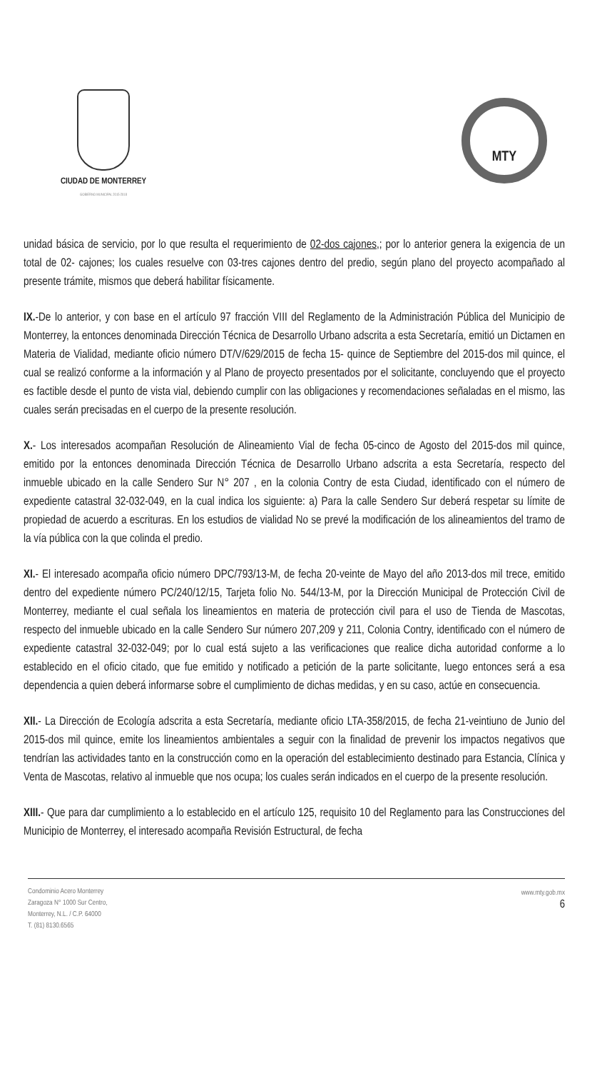CIUDAD DE MONTERREY
GOBIERNO MUNICIPAL 2015-2018
MTY
unidad básica de servicio, por lo que resulta el requerimiento de 02-dos cajones,; por lo anterior genera la exigencia de un total de 02- cajones; los cuales resuelve con 03-tres cajones dentro del predio, según plano del proyecto acompañado al presente trámite, mismos que deberá habilitar físicamente.
IX.-De lo anterior, y con base en el artículo 97 fracción VIII del Reglamento de la Administración Pública del Municipio de Monterrey, la entonces denominada Dirección Técnica de Desarrollo Urbano adscrita a esta Secretaría, emitió un Dictamen en Materia de Vialidad, mediante oficio número DT/V/629/2015 de fecha 15- quince de Septiembre del 2015-dos mil quince, el cual se realizó conforme a la información y al Plano de proyecto presentados por el solicitante, concluyendo que el proyecto es factible desde el punto de vista vial, debiendo cumplir con las obligaciones y recomendaciones señaladas en el mismo, las cuales serán precisadas en el cuerpo de la presente resolución.
X.- Los interesados acompañan Resolución de Alineamiento Vial de fecha 05-cinco de Agosto del 2015-dos mil quince, emitido por la entonces denominada Dirección Técnica de Desarrollo Urbano adscrita a esta Secretaría, respecto del inmueble ubicado en la calle Sendero Sur N° 207 , en la colonia Contry de esta Ciudad, identificado con el número de expediente catastral 32-032-049, en la cual indica los siguiente: a) Para la calle Sendero Sur deberá respetar su límite de propiedad de acuerdo a escrituras. En los estudios de vialidad No se prevé la modificación de los alineamientos del tramo de la vía pública con la que colinda el predio.
XI.- El interesado acompaña oficio número DPC/793/13-M, de fecha 20-veinte de Mayo del año 2013-dos mil trece, emitido dentro del expediente número PC/240/12/15, Tarjeta folio No. 544/13-M, por la Dirección Municipal de Protección Civil de Monterrey, mediante el cual señala los lineamientos en materia de protección civil para el uso de Tienda de Mascotas, respecto del inmueble ubicado en la calle Sendero Sur número 207,209 y 211, Colonia Contry, identificado con el número de expediente catastral 32-032-049; por lo cual está sujeto a las verificaciones que realice dicha autoridad conforme a lo establecido en el oficio citado, que fue emitido y notificado a petición de la parte solicitante, luego entonces será a esa dependencia a quien deberá informarse sobre el cumplimiento de dichas medidas, y en su caso, actúe en consecuencia.
XII.- La Dirección de Ecología adscrita a esta Secretaría, mediante oficio LTA-358/2015, de fecha 21-veintiuno de Junio del 2015-dos mil quince, emite los lineamientos ambientales a seguir con la finalidad de prevenir los impactos negativos que tendrían las actividades tanto en la construcción como en la operación del establecimiento destinado para Estancia, Clínica y Venta de Mascotas, relativo al inmueble que nos ocupa; los cuales serán indicados en el cuerpo de la presente resolución.
XIII.- Que para dar cumplimiento a lo establecido en el artículo 125, requisito 10 del Reglamento para las Construcciones del Municipio de Monterrey, el interesado acompaña Revisión Estructural, de fecha
Condominio Acero Monterrey
Zaragoza N° 1000 Sur Centro,
Monterrey, N.L. / C.P. 64000
T. (81) 8130.6565
www.mty.gob.mx
6